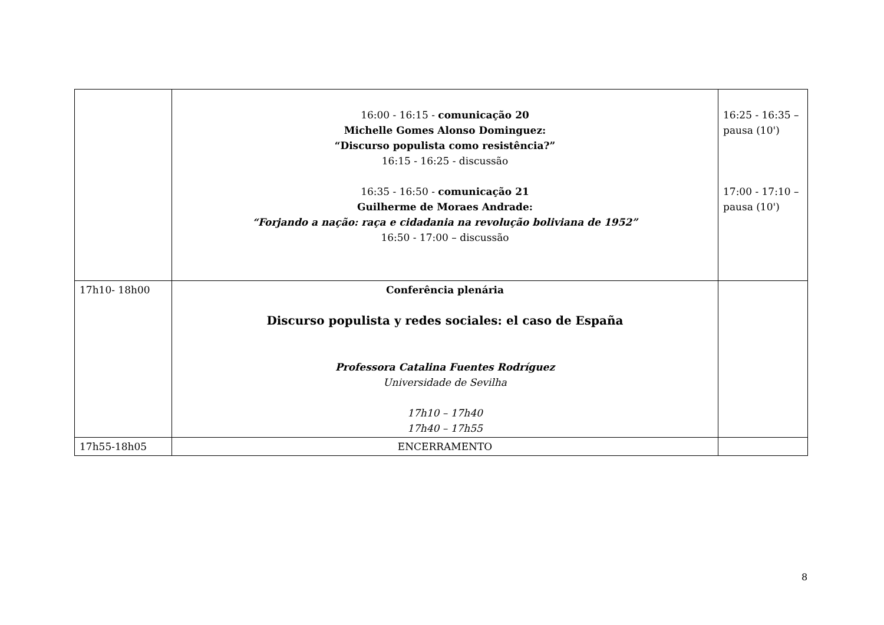| | 16:00 - 16:15 - comunicação 20 Michelle Gomes Alonso Dominguez: “Discurso populista como resistência?” 16:15 - 16:25 - discussão 16:35 - 16:50 - comunicação 21 Guilherme de Moraes Andrade: “Forjando a nação: raça e cidadania na revolução boliviana de 1952” 16:50 - 17:00 – discussão | 16:25 - 16:35 – pausa (10') 17:00 - 17:10 – pausa (10') |
| 17h10- 18h00 | Conferência plenária Discurso populista y redes sociales: el caso de España Professora Catalina Fuentes Rodríguez Universidade de Sevilha 17h10 – 17h40 17h40 – 17h55 | |
| 17h55-18h05 | ENCERRAMENTO | |
8